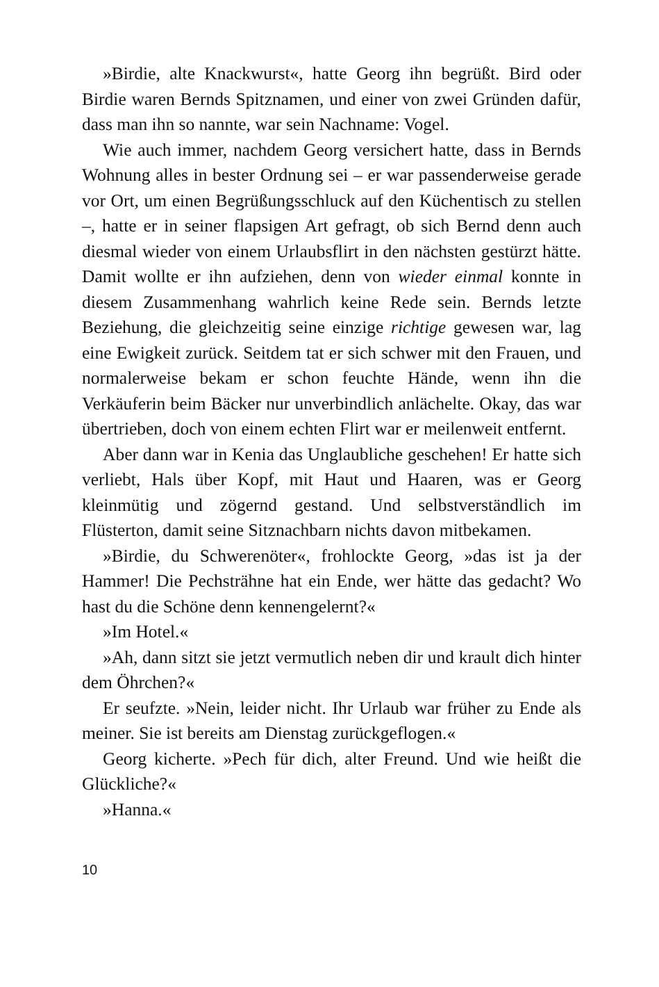»Birdie, alte Knackwurst«, hatte Georg ihn begrüßt. Bird oder Birdie waren Bernds Spitznamen, und einer von zwei Gründen dafür, dass man ihn so nannte, war sein Nachname: Vogel.
Wie auch immer, nachdem Georg versichert hatte, dass in Bernds Wohnung alles in bester Ordnung sei – er war passenderweise gerade vor Ort, um einen Begrüßungsschluck auf den Küchentisch zu stellen –, hatte er in seiner flapsigen Art gefragt, ob sich Bernd denn auch diesmal wieder von einem Urlaubsflirt in den nächsten gestürzt hätte. Damit wollte er ihn aufziehen, denn von wieder einmal konnte in diesem Zusammenhang wahrlich keine Rede sein. Bernds letzte Beziehung, die gleichzeitig seine einzige richtige gewesen war, lag eine Ewigkeit zurück. Seitdem tat er sich schwer mit den Frauen, und normalerweise bekam er schon feuchte Hände, wenn ihn die Verkäuferin beim Bäcker nur unverbindlich anlächelte. Okay, das war übertrieben, doch von einem echten Flirt war er meilenweit entfernt.
Aber dann war in Kenia das Unglaubliche geschehen! Er hatte sich verliebt, Hals über Kopf, mit Haut und Haaren, was er Georg kleinmütig und zögernd gestand. Und selbstverständlich im Flüsterton, damit seine Sitznachbarn nichts davon mitbekamen.
»Birdie, du Schwerenöter«, frohlockte Georg, »das ist ja der Hammer! Die Pechsträhne hat ein Ende, wer hätte das gedacht? Wo hast du die Schöne denn kennengelernt?«
»Im Hotel.«
»Ah, dann sitzt sie jetzt vermutlich neben dir und krault dich hinter dem Öhrchen?«
Er seufzte. »Nein, leider nicht. Ihr Urlaub war früher zu Ende als meiner. Sie ist bereits am Dienstag zurückgeflogen.«
Georg kicherte. »Pech für dich, alter Freund. Und wie heißt die Glückliche?«
»Hanna.«
10